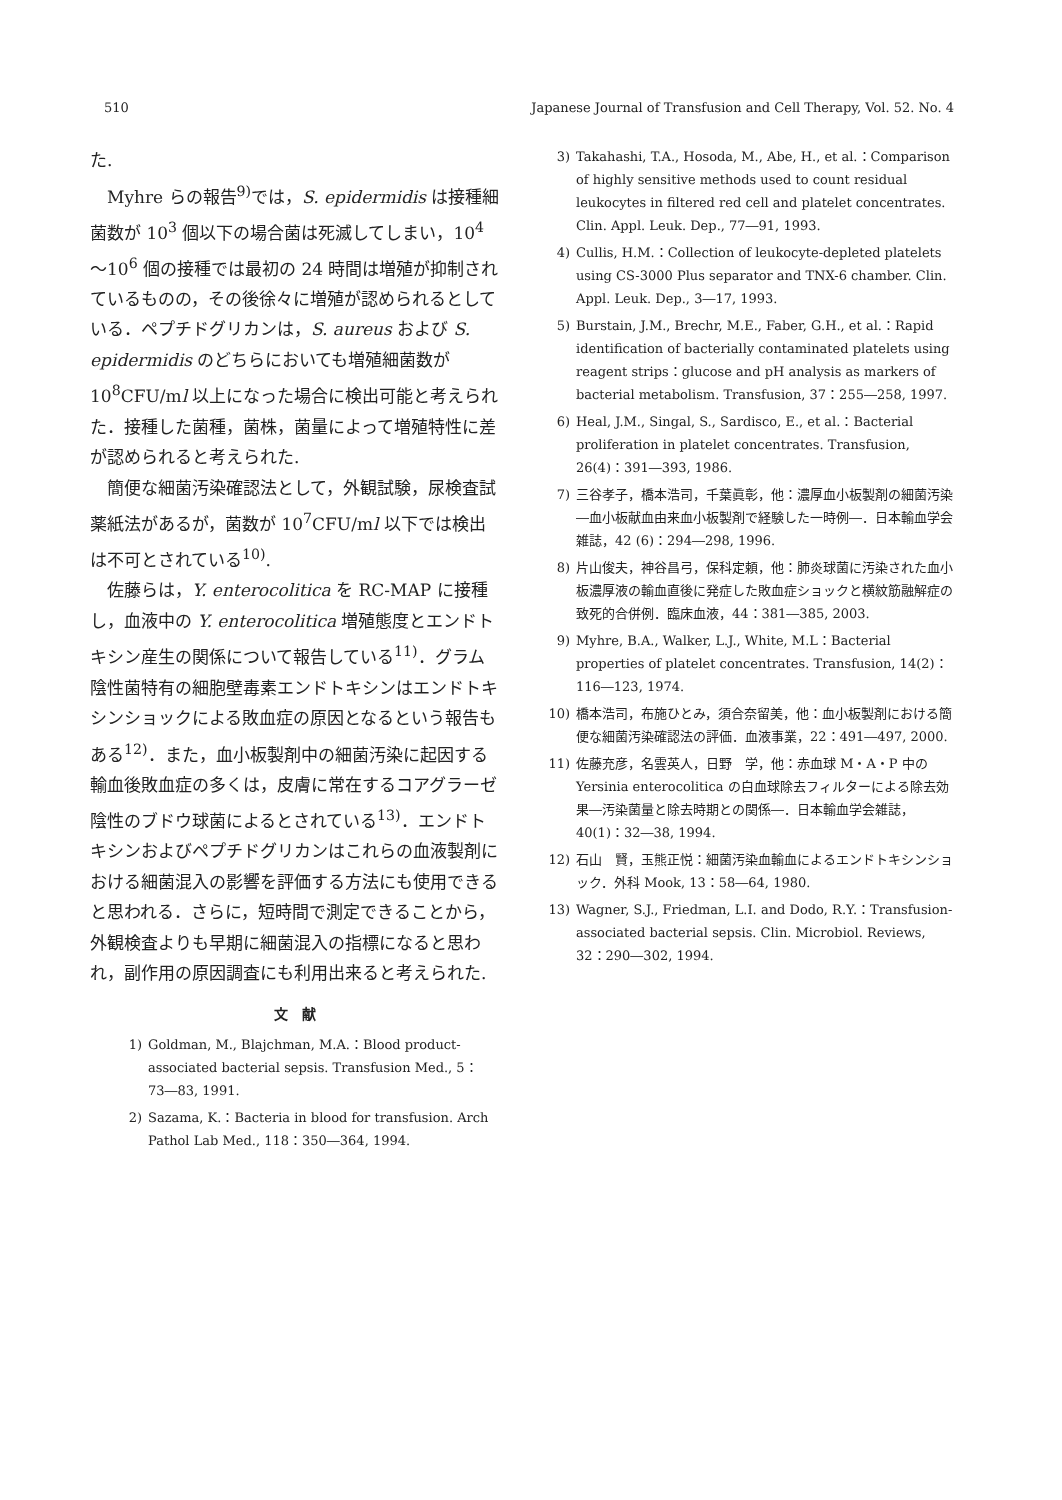510 Japanese Journal of Transfusion and Cell Therapy, Vol. 52. No. 4
た.
Myhre らの報告<sup>9)</sup>では，S. epidermidis は接種細菌数が 10<sup>3</sup> 個以下の場合菌は死滅してしまい，10<sup>4</sup>～10<sup>6</sup> 個の接種では最初の 24 時間は増殖が抑制されているものの，その後徐々に増殖が認められるとしている．ペプチドグリカンは，S. aureus および S. epidermidis のどちらにおいても増殖細菌数が 10<sup>8</sup>CFU/ml 以上になった場合に検出可能と考えられた．接種した菌種，菌株，菌量によって増殖特性に差が認められると考えられた.
簡便な細菌汚染確認法として，外観試験，尿検査試薬紙法があるが，菌数が 10<sup>7</sup>CFU/ml 以下では検出は不可とされている<sup>10)</sup>.
佐藤らは，Y. enterocolitica を RC-MAP に接種し，血液中の Y. enterocolitica 増殖態度とエンドトキシン産生の関係について報告している<sup>11)</sup>．グラム陰性菌特有の細胞壁毒素エンドトキシンはエンドトキシンショックによる敗血症の原因となるという報告もある<sup>12)</sup>．また，血小板製剤中の細菌汚染に起因する輸血後敗血症の多くは，皮膚に常在するコアグラーゼ陰性のブドウ球菌によるとされている<sup>13)</sup>．エンドトキシンおよびペプチドグリカンはこれらの血液製剤における細菌混入の影響を評価する方法にも使用できると思われる．さらに，短時間で測定できることから，外観検査よりも早期に細菌混入の指標になると思われ，副作用の原因調査にも利用出来ると考えられた.
文　献
1) Goldman, M., Blajchman, M.A.：Blood product-associated bacterial sepsis. Transfusion Med., 5：73―83, 1991.
2) Sazama, K.：Bacteria in blood for transfusion. Arch Pathol Lab Med., 118：350―364, 1994.
3) Takahashi, T.A., Hosoda, M., Abe, H., et al.：Comparison of highly sensitive methods used to count residual leukocytes in filtered red cell and platelet concentrates. Clin. Appl. Leuk. Dep., 77―91, 1993.
4) Cullis, H.M.：Collection of leukocyte-depleted platelets using CS-3000 Plus separator and TNX-6 chamber. Clin. Appl. Leuk. Dep., 3―17, 1993.
5) Burstain, J.M., Brechr, M.E., Faber, G.H., et al.：Rapid identification of bacterially contaminated platelets using reagent strips：glucose and pH analysis as markers of bacterial metabolism. Transfusion, 37：255―258, 1997.
6) Heal, J.M., Singal, S., Sardisco, E., et al.：Bacterial proliferation in platelet concentrates. Transfusion, 26(4)：391―393, 1986.
7) 三谷孝子，橋本浩司，千葉眞彰，他：濃厚血小板製剤の細菌汚染―血小板献血由来血小板製剤で経験した一時例―．日本輸血学会雑誌，42 (6)：294―298, 1996.
8) 片山俊夫，神谷昌弓，保科定頼，他：肺炎球菌に汚染された血小板濃厚液の輸血直後に発症した敗血症ショックと横紋筋融解症の致死的合併例．臨床血液，44：381―385, 2003.
9) Myhre, B.A., Walker, L.J., White, M.L：Bacterial properties of platelet concentrates. Transfusion, 14(2)：116―123, 1974.
10) 橋本浩司，布施ひとみ，須合奈留美，他：血小板製剤における簡便な細菌汚染確認法の評価．血液事業，22：491―497, 2000.
11) 佐藤充彦，名雲英人，日野　学，他：赤血球 M・A・P 中の Yersinia enterocolitica の白血球除去フィルターによる除去効果―汚染菌量と除去時期との関係―．日本輸血学会雑誌，40(1)：32―38, 1994.
12) 石山　賢，玉熊正悦：細菌汚染血輸血によるエンドトキシンショック．外科 Mook, 13：58―64, 1980.
13) Wagner, S.J., Friedman, L.I. and Dodo, R.Y.：Transfusion-associated bacterial sepsis. Clin. Microbiol. Reviews, 32：290―302, 1994.